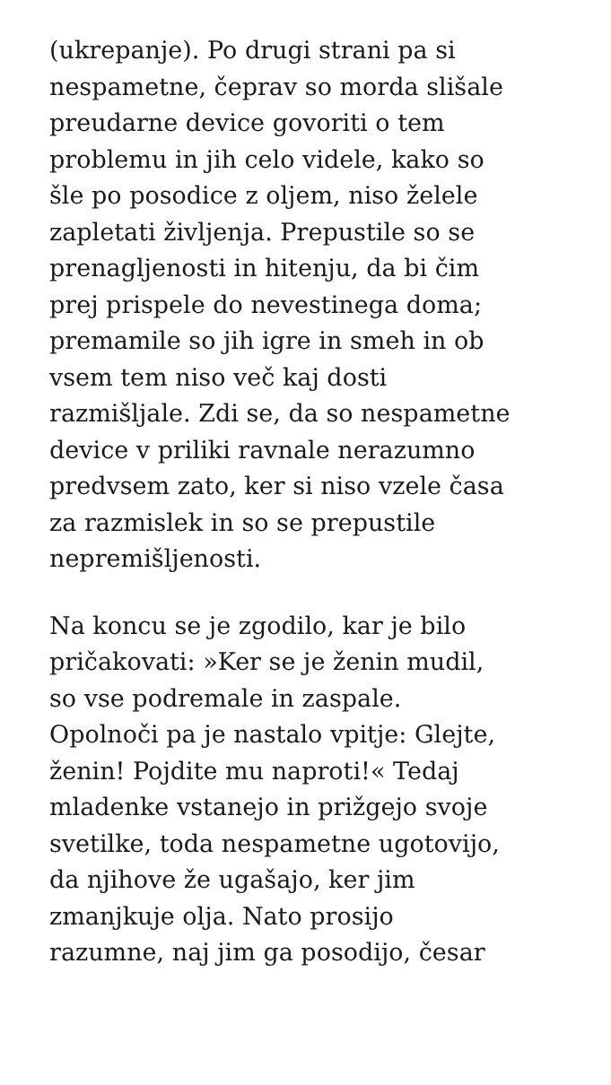(ukrepanje). Po drugi strani pa si
nespametne, čeprav so morda slišale
preudarne device govoriti o tem
problemu in jih celo videle, kako so
šle po posodice z oljem, niso želele
zapletati življenja. Prepustile so se
prenagljenosti in hitenju, da bi čim
prej prispele do nevestinega doma;
premamile so jih igre in smeh in ob
vsem tem niso več kaj dosti
razmišljale. Zdi se, da so nespametne
device v priliki ravnale nerazumno
predvsem zato, ker si niso vzele časa
za razmislek in so se prepustile
nepremišljenosti.
Na koncu se je zgodilo, kar je bilo
pričakovati: »Ker se je ženin mudil,
so vse podremale in zaspale.
Opolnoči pa je nastalo vpitje: Glejte,
ženin! Pojdite mu naproti!« Tedaj
mladenke vstanejo in prižgejo svoje
svetilke, toda nespametne ugotovijo,
da njihove že ugašajo, ker jim
zmanjkuje olja. Nato prosijo
razumne, naj jim ga posodijo, česar